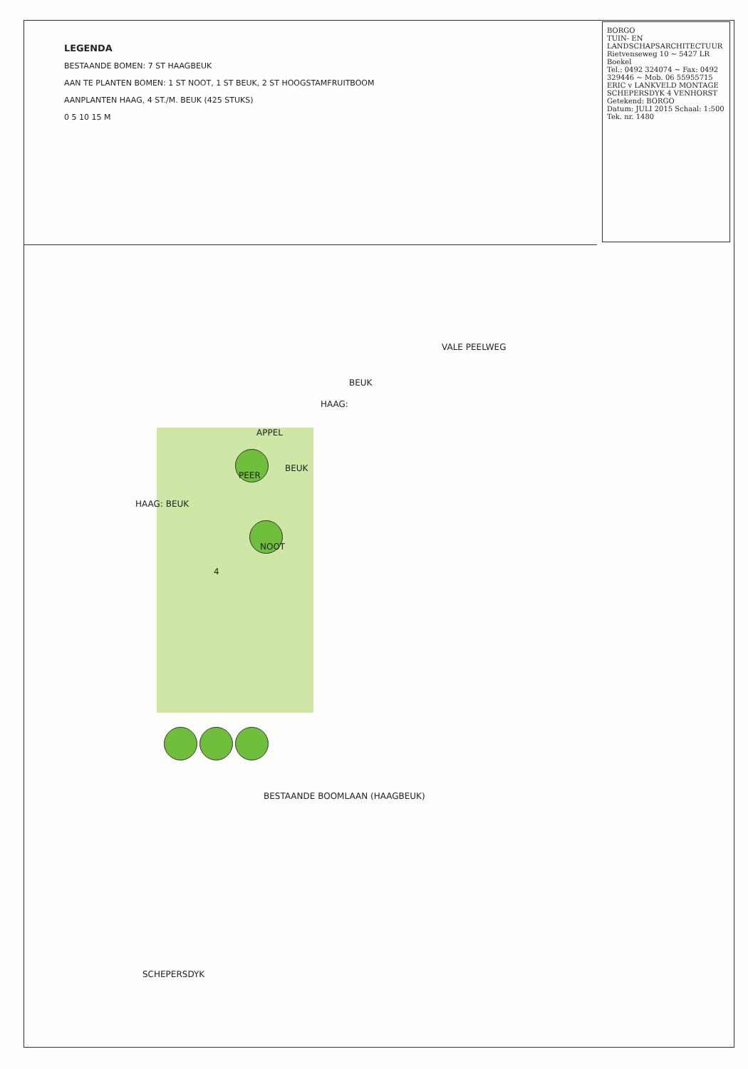LEGENDA
BESTAANDE BOMEN: 7 ST HAAGBEUK
AAN TE PLANTEN BOMEN: 1 ST NOOT, 1 ST BEUK, 2 ST HOOGSTAMFRUITBOOM
AANPLANTEN HAAG, 4 ST./M. BEUK (425 STUKS)
0 5 10 15 M
BORGO
TUIN- EN LANDSCHAPSARCHITECTUUR
Rietvenseweg 10 ~ 5427 LR Boekel
Tel.: 0492 324074 ~ Fax: 0492 329446 ~ Mob. 06 55955715
ERIC v LANKVELD MONTAGE
SCHEPERSDYK 4 VENHORST
Getekend: BORGO
Datum: JULI 2015 Schaal: 1:500 Tek. nr. 1480
VALE PEELWEG
HAAG:
BEUK
HAAG: BEUK
APPEL
PEER
BEUK
NOOT
4
BESTAANDE BOOMLAAN (HAAGBEUK)
SCHEPERSDYK